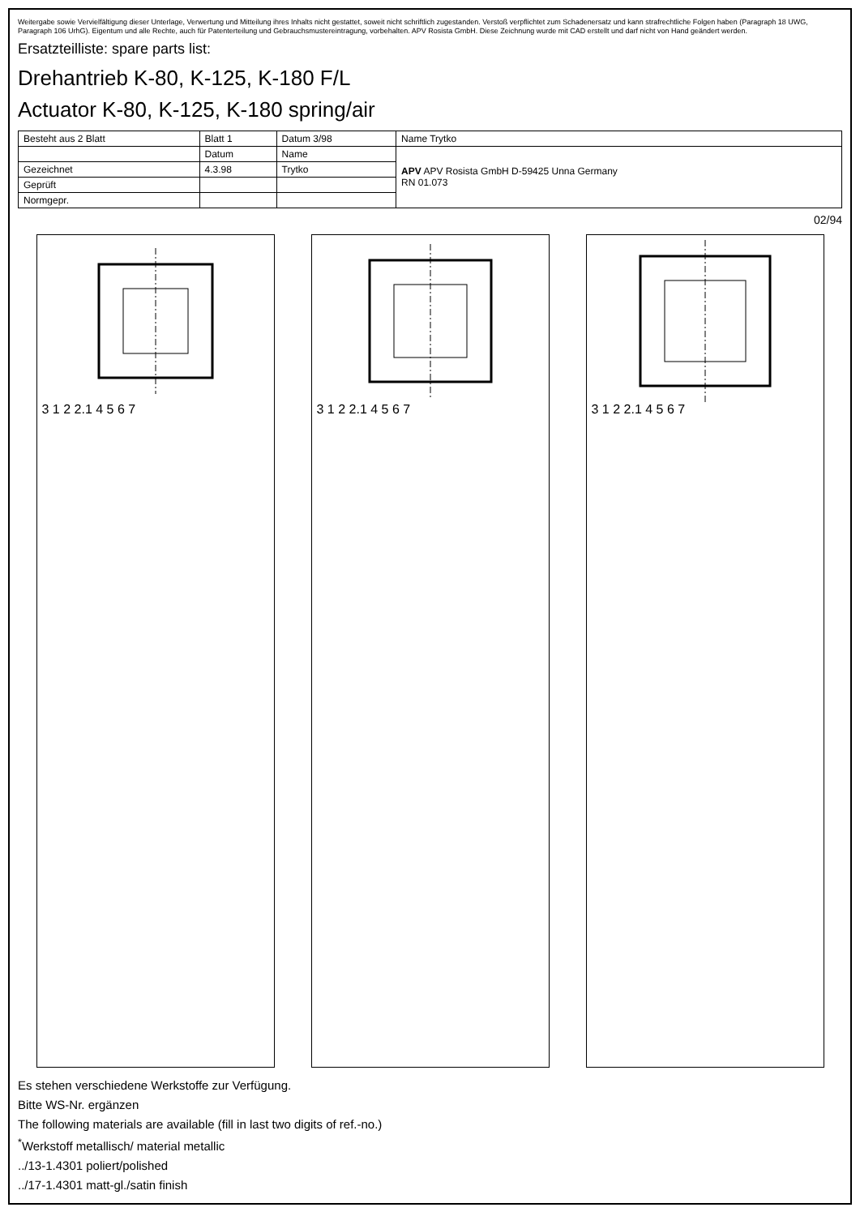Weitergabe sowie Vervielfältigung dieser Unterlage, Verwertung und Mitteilung ihres Inhalts nicht gestattet, soweit nicht schriftlich zugestanden. Verstoß verpflichtet zum Schadenersatz und kann strafrechtliche Folgen haben (Paragraph 18 UWG, Paragraph 106 UrhG). Eigentum und alle Rechte, auch für Patenterteilung und Gebrauchsmustereintragung, vorbehalten. APV Rosista GmbH. Diese Zeichnung wurde mit CAD erstellt und darf nicht von Hand geändert werden.
Ersatzteilliste: spare parts list:
Drehantrieb K-80, K-125, K-180 F/L
Actuator K-80, K-125, K-180 spring/air
| Besteht aus 2 Blatt | Blatt 1 | Datum 3/98 | Name Trytko |
| | Datum | Name | APV APV Rosista GmbH D-59425 Unna Germany RN 01.073 |
| Gezeichnet | 4.3.98 | Trytko | |
| Geprüft | | | |
| Normgepr. | | | |
02/94
3 1 2 2.1 4 5 6 7 3 1 2 2.1 4 5 6 7 3 1 2 2.1 4 5 6 7
Es stehen verschiedene Werkstoffe zur Verfügung.
Bitte WS-Nr. ergänzen
The following materials are available (fill in last two digits of ref.-no.)
<sup>*</sup> Werkstoff metallisch/ material metallic
../13-1.4301 poliert/polished
../17-1.4301 matt-gl./satin finish